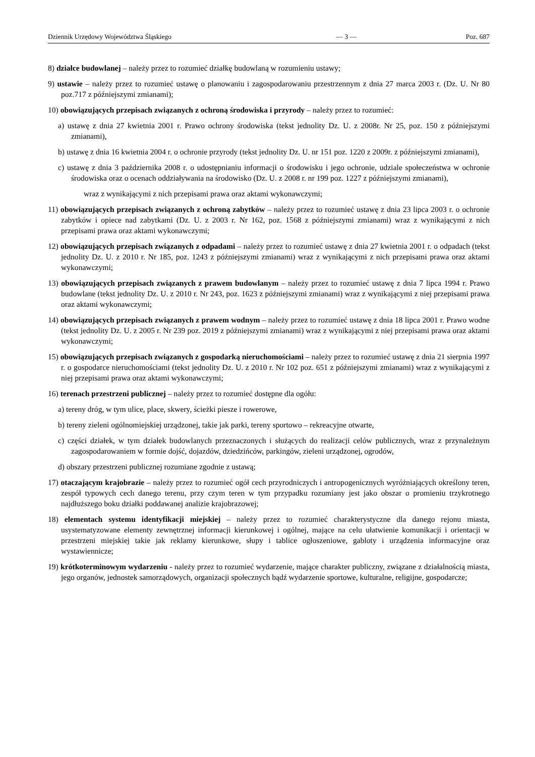Dziennik Urzędowy Województwa Śląskiego — 3 — Poz. 687
8) działce budowlanej – należy przez to rozumieć działkę budowlaną w rozumieniu ustawy;
9) ustawie – należy przez to rozumieć ustawę o planowaniu i zagospodarowaniu przestrzennym z dnia 27 marca 2003 r. (Dz. U. Nr 80 poz.717 z późniejszymi zmianami);
10) obowiązujących przepisach związanych z ochroną środowiska i przyrody – należy przez to rozumieć:
a) ustawę z dnia 27 kwietnia 2001 r. Prawo ochrony środowiska (tekst jednolity Dz. U. z 2008r. Nr 25, poz. 150 z późniejszymi zmianami),
b) ustawę z dnia 16 kwietnia 2004 r. o ochronie przyrody (tekst jednolity Dz. U. nr 151 poz. 1220 z 2009r. z późniejszymi zmianami),
c) ustawę z dnia 3 października 2008 r. o udostępnianiu informacji o środowisku i jego ochronie, udziale społeczeństwa w ochronie środowiska oraz o ocenach oddziaływania na środowisko (Dz. U. z 2008 r. nr 199 poz. 1227 z późniejszymi zmianami),
wraz z wynikającymi z nich przepisami prawa oraz aktami wykonawczymi;
11) obowiązujących przepisach związanych z ochroną zabytków – należy przez to rozumieć ustawę z dnia 23 lipca 2003 r. o ochronie zabytków i opiece nad zabytkami (Dz. U. z 2003 r. Nr 162, poz. 1568 z późniejszymi zmianami) wraz z wynikającymi z nich przepisami prawa oraz aktami wykonawczymi;
12) obowiązujących przepisach związanych z odpadami – należy przez to rozumieć ustawę z dnia 27 kwietnia 2001 r. o odpadach (tekst jednolity Dz. U. z 2010 r. Nr 185, poz. 1243 z późniejszymi zmianami) wraz z wynikającymi z nich przepisami prawa oraz aktami wykonawczymi;
13) obowiązujących przepisach związanych z prawem budowlanym – należy przez to rozumieć ustawę z dnia 7 lipca 1994 r. Prawo budowlane (tekst jednolity Dz. U. z 2010 r. Nr 243, poz. 1623 z późniejszymi zmianami) wraz z wynikającymi z niej przepisami prawa oraz aktami wykonawczymi;
14) obowiązujących przepisach związanych z prawem wodnym – należy przez to rozumieć ustawę z dnia 18 lipca 2001 r. Prawo wodne (tekst jednolity Dz. U. z 2005 r. Nr 239 poz. 2019 z późniejszymi zmianami) wraz z wynikającymi z niej przepisami prawa oraz aktami wykonawczymi;
15) obowiązujących przepisach związanych z gospodarką nieruchomościami – należy przez to rozumieć ustawę z dnia 21 sierpnia 1997 r. o gospodarce nieruchomościami (tekst jednolity Dz. U. z 2010 r. Nr 102 poz. 651 z późniejszymi zmianami) wraz z wynikającymi z niej przepisami prawa oraz aktami wykonawczymi;
16) terenach przestrzeni publicznej – należy przez to rozumieć dostępne dla ogółu:
a) tereny dróg, w tym ulice, place, skwery, ścieżki piesze i rowerowe,
b) tereny zieleni ogólnomiejskiej urządzonej, takie jak parki, tereny sportowo – rekreacyjne otwarte,
c) części działek, w tym działek budowlanych przeznaczonych i służących do realizacji celów publicznych, wraz z przynależnym zagospodarowaniem w formie dojść, dojazdów, dziedzińców, parkingów, zieleni urządzonej, ogrodów,
d) obszary przestrzeni publicznej rozumiane zgodnie z ustawą;
17) otaczającym krajobrazie – należy przez to rozumieć ogół cech przyrodniczych i antropogenicznych wyróżniających określony teren, zespół typowych cech danego terenu, przy czym teren w tym przypadku rozumiany jest jako obszar o promieniu trzykrotnego najdłuższego boku działki poddawanej analizie krajobrazowej;
18) elementach systemu identyfikacji miejskiej – należy przez to rozumieć charakterystyczne dla danego rejonu miasta, usystematyzowane elementy zewnętrznej informacji kierunkowej i ogólnej, mające na celu ułatwienie komunikacji i orientacji w przestrzeni miejskiej takie jak reklamy kierunkowe, słupy i tablice ogłoszeniowe, gabloty i urządzenia informacyjne oraz wystawiennicze;
19) krótkoterminowym wydarzeniu - należy przez to rozumieć wydarzenie, mające charakter publiczny, związane z działalnością miasta, jego organów, jednostek samorządowych, organizacji społecznych bądź wydarzenie sportowe, kulturalne, religijne, gospodarcze;